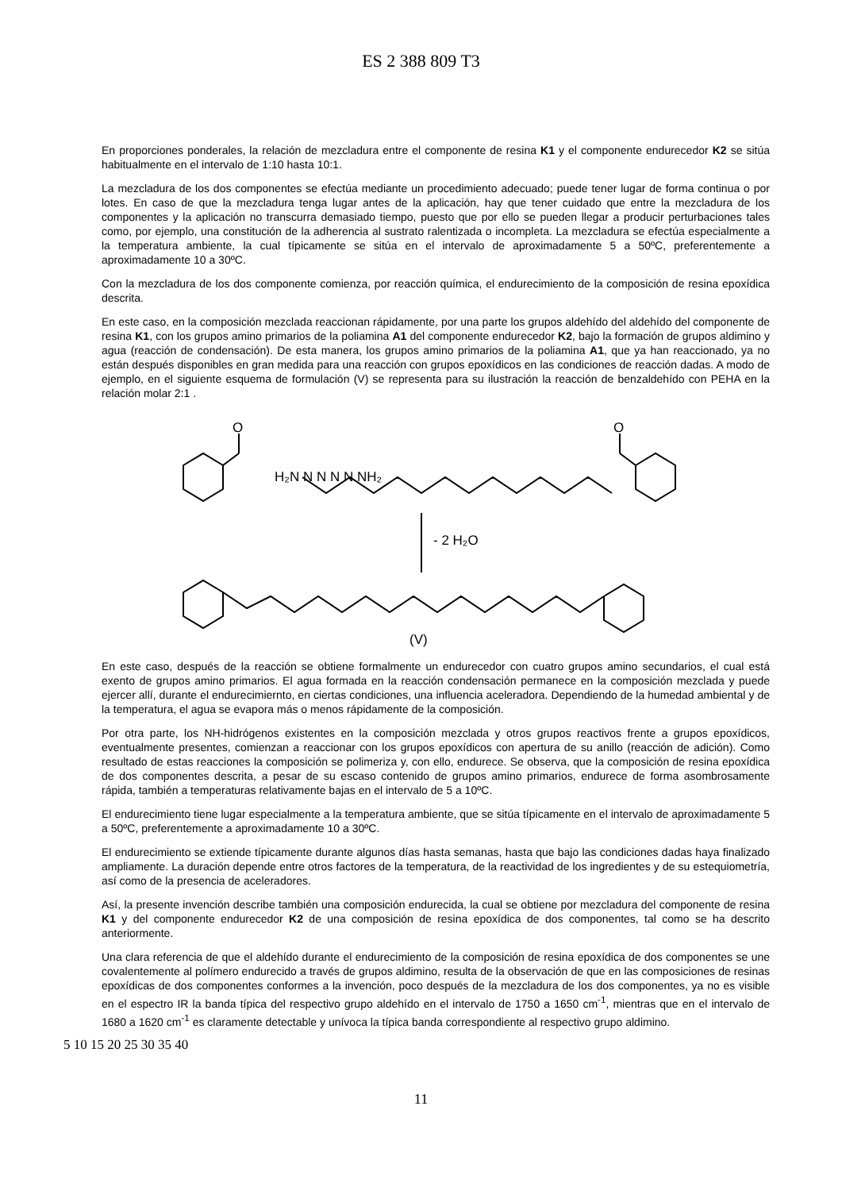ES 2 388 809 T3
En proporciones ponderales, la relación de mezcladura entre el componente de resina K1 y el componente endurecedor K2 se sitúa habitualmente en el intervalo de 1:10 hasta 10:1.
La mezcladura de los dos componentes se efectúa mediante un procedimiento adecuado; puede tener lugar de forma continua o por lotes. En caso de que la mezcladura tenga lugar antes de la aplicación, hay que tener cuidado que entre la mezcladura de los componentes y la aplicación no transcurra demasiado tiempo, puesto que por ello se pueden llegar a producir perturbaciones tales como, por ejemplo, una constitución de la adherencia al sustrato ralentizada o incompleta. La mezcladura se efectúa especialmente a la temperatura ambiente, la cual típicamente se sitúa en el intervalo de aproximadamente 5 a 50ºC, preferentemente a aproximadamente 10 a 30ºC.
Con la mezcladura de los dos componente comienza, por reacción química, el endurecimiento de la composición de resina epoxídica descrita.
En este caso, en la composición mezclada reaccionan rápidamente, por una parte los grupos aldehído del aldehído del componente de resina K1, con los grupos amino primarios de la poliamina A1 del componente endurecedor K2, bajo la formación de grupos aldimino y agua (reacción de condensación). De esta manera, los grupos amino primarios de la poliamina A1, que ya han reaccionado, ya no están después disponibles en gran medida para una reacción con grupos epoxídicos en las condiciones de reacción dadas. A modo de ejemplo, en el siguiente esquema de formulación (V) se representa para su ilustración la reacción de benzaldehído con PEHA en la relación molar 2:1 .
O
H₂N N N N N NH₂
O
- 2 H₂O
(V)
En este caso, después de la reacción se obtiene formalmente un endurecedor con cuatro grupos amino secundarios, el cual está exento de grupos amino primarios. El agua formada en la reacción condensación permanece en la composición mezclada y puede ejercer allí, durante el endurecimiernto, en ciertas condiciones, una influencia aceleradora. Dependiendo de la humedad ambiental y de la temperatura, el agua se evapora más o menos rápidamente de la composición.
Por otra parte, los NH-hidrógenos existentes en la composición mezclada y otros grupos reactivos frente a grupos epoxídicos, eventualmente presentes, comienzan a reaccionar con los grupos epoxídicos con apertura de su anillo (reacción de adición). Como resultado de estas reacciones la composición se polimeriza y, con ello, endurece. Se observa, que la composición de resina epoxídica de dos componentes descrita, a pesar de su escaso contenido de grupos amino primarios, endurece de forma asombrosamente rápida, también a temperaturas relativamente bajas en el intervalo de 5 a 10ºC.
El endurecimiento tiene lugar especialmente a la temperatura ambiente, que se sitúa típicamente en el intervalo de aproximadamente 5 a 50ºC, preferentemente a aproximadamente 10 a 30ºC.
El endurecimiento se extiende típicamente durante algunos días hasta semanas, hasta que bajo las condiciones dadas haya finalizado ampliamente. La duración depende entre otros factores de la temperatura, de la reactividad de los ingredientes y de su estequiometría, así como de la presencia de aceleradores.
Así, la presente invención describe también una composición endurecida, la cual se obtiene por mezcladura del componente de resina K1 y del componente endurecedor K2 de una composición de resina epoxídica de dos componentes, tal como se ha descrito anteriormente.
Una clara referencia de que el aldehído durante el endurecimiento de la composición de resina epoxídica de dos componentes se une covalentemente al polímero endurecido a través de grupos aldimino, resulta de la observación de que en las composiciones de resinas epoxídicas de dos componentes conformes a la invención, poco después de la mezcladura de los dos componentes, ya no es visible en el espectro IR la banda típica del respectivo grupo aldehído en el intervalo de 1750 a 1650 cm<sup>-1</sup>, mientras que en el intervalo de 1680 a 1620 cm<sup>-1</sup> es claramente detectable y unívoca la típica banda correspondiente al respectivo grupo aldimino.
5 10 15 20 25 30 35 40
11